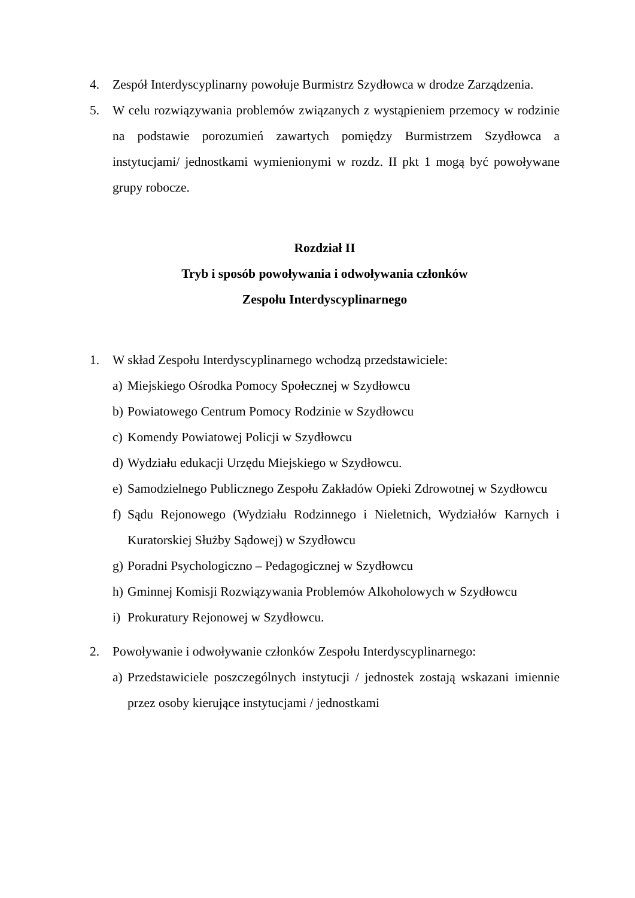4. Zespół Interdyscyplinarny powołuje Burmistrz Szydłowca w drodze Zarządzenia.
5. W celu rozwiązywania problemów związanych z wystąpieniem przemocy w rodzinie na podstawie porozumień zawartych pomiędzy Burmistrzem Szydłowca a instytucjami/ jednostkami wymienionymi w rozdz. II pkt 1 mogą być powoływane grupy robocze.
Rozdział II
Tryb i sposób powoływania i odwoływania członków
Zespołu Interdyscyplinarnego
1. W skład Zespołu Interdyscyplinarnego wchodzą przedstawiciele:
a) Miejskiego Ośrodka Pomocy Społecznej w Szydłowcu
b) Powiatowego Centrum Pomocy Rodzinie w Szydłowcu
c) Komendy Powiatowej Policji w Szydłowcu
d) Wydziału edukacji Urzędu Miejskiego w Szydłowcu.
e) Samodzielnego Publicznego Zespołu Zakładów Opieki Zdrowotnej w Szydłowcu
f) Sądu Rejonowego (Wydziału Rodzinnego i Nieletnich, Wydziałów Karnych i Kuratorskiej Służby Sądowej) w Szydłowcu
g) Poradni Psychologiczno – Pedagogicznej w Szydłowcu
h) Gminnej Komisji Rozwiązywania Problemów Alkoholowych w Szydłowcu
i) Prokuratury Rejonowej w Szydłowcu.
2. Powoływanie i odwoływanie członków Zespołu Interdyscyplinarnego:
a) Przedstawiciele poszczególnych instytucji / jednostek zostają wskazani imiennie przez osoby kierujące instytucjami / jednostkami